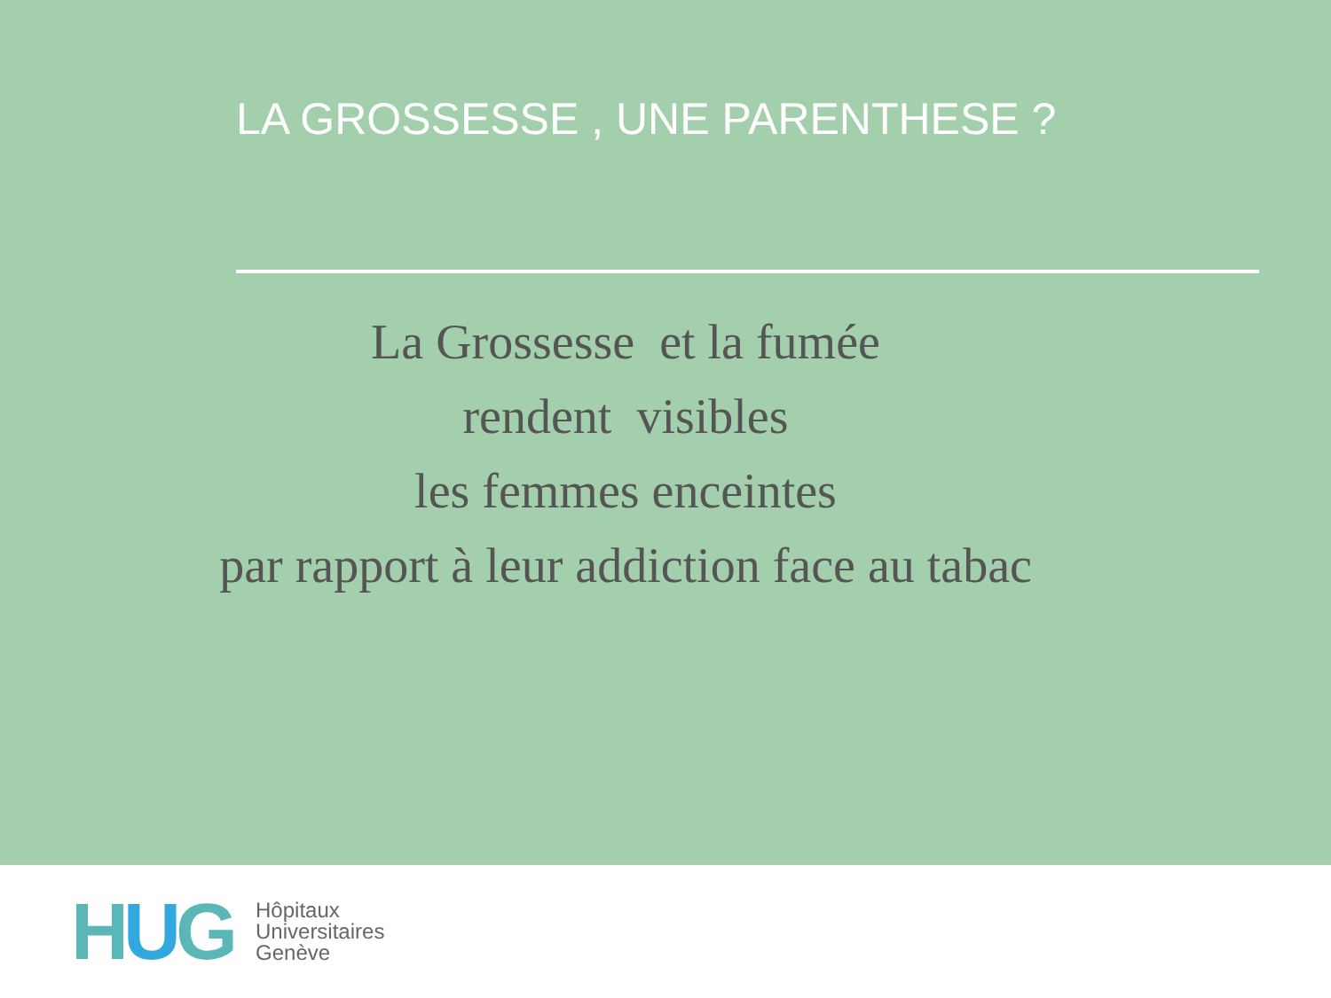LA GROSSESSE , UNE PARENTHESE ?
La Grossesse et la fumée
rendent visibles
les femmes enceintes
par rapport à leur addiction face au tabac
HUG
Hôpitaux
Universitaires
Genève